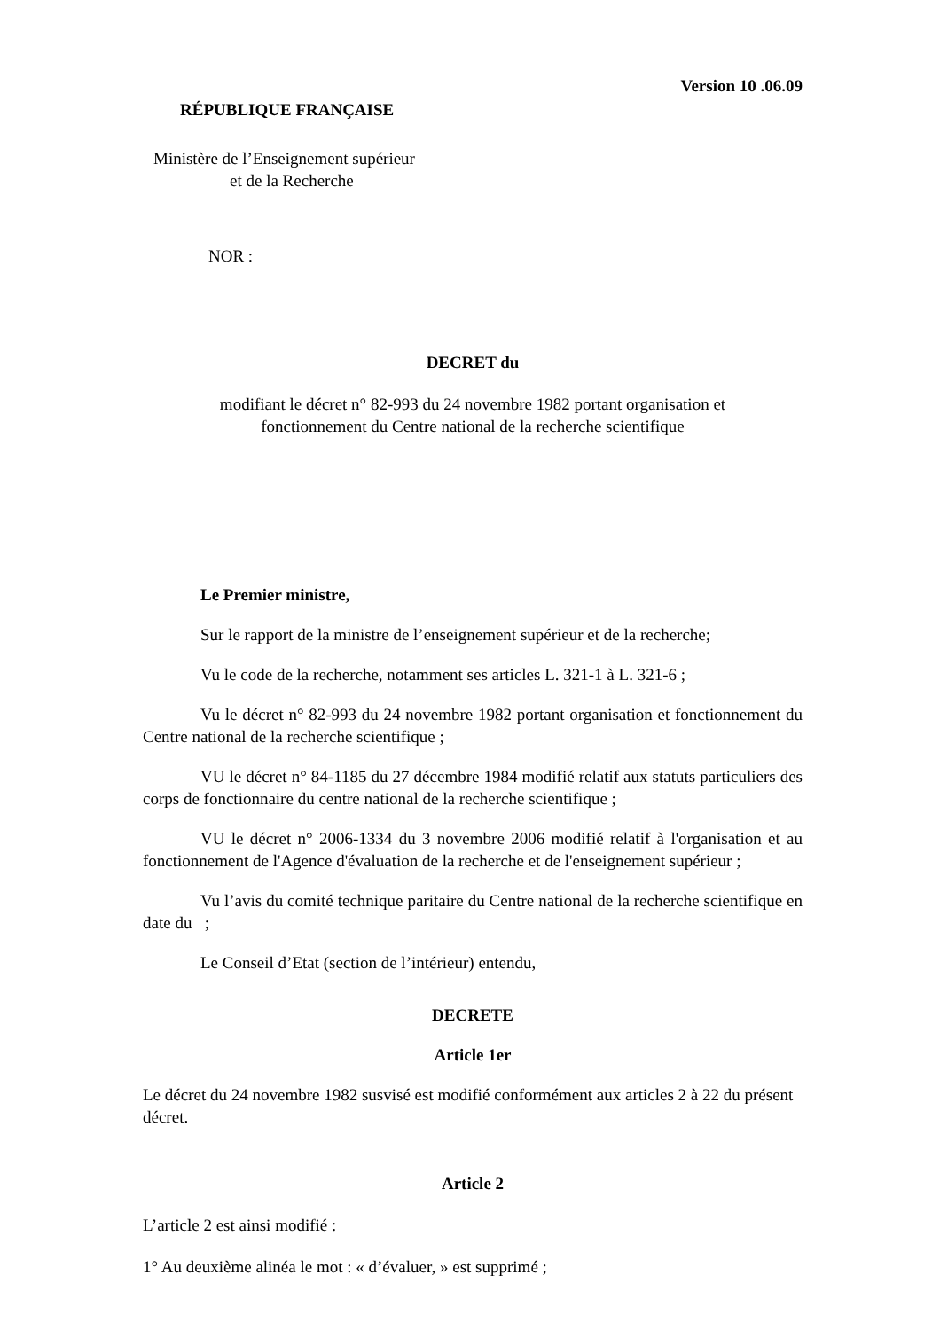Version 10 .06.09
RÉPUBLIQUE FRANÇAISE
Ministère de l’Enseignement supérieur
et de la Recherche
NOR :
DECRET du
modifiant le décret n° 82-993 du 24 novembre 1982 portant organisation et
fonctionnement du Centre national de la recherche scientifique
Le Premier ministre,
Sur le rapport de la ministre de l’enseignement supérieur et de la recherche;
Vu le code de la recherche, notamment ses articles L. 321-1 à L. 321-6 ;
Vu le décret n° 82-993 du 24 novembre 1982 portant organisation et fonctionnement du Centre national de la recherche scientifique ;
VU le décret n° 84-1185 du 27 décembre 1984 modifié relatif aux statuts particuliers des corps de fonctionnaire du centre national de la recherche scientifique ;
VU le décret n° 2006-1334 du 3 novembre 2006 modifié relatif à l'organisation et au fonctionnement de l'Agence d'évaluation de la recherche et de l'enseignement supérieur ;
Vu l’avis du comité technique paritaire du Centre national de la recherche scientifique en date du ;
Le Conseil d’Etat (section de l’intérieur) entendu,
DECRETE
Article 1er
Le décret du 24 novembre 1982 susvisé est modifié conformément aux articles 2 à 22 du présent décret.
Article 2
L’article 2 est ainsi modifié :
1° Au deuxième alinéa le mot : « d’évaluer, » est supprimé ;